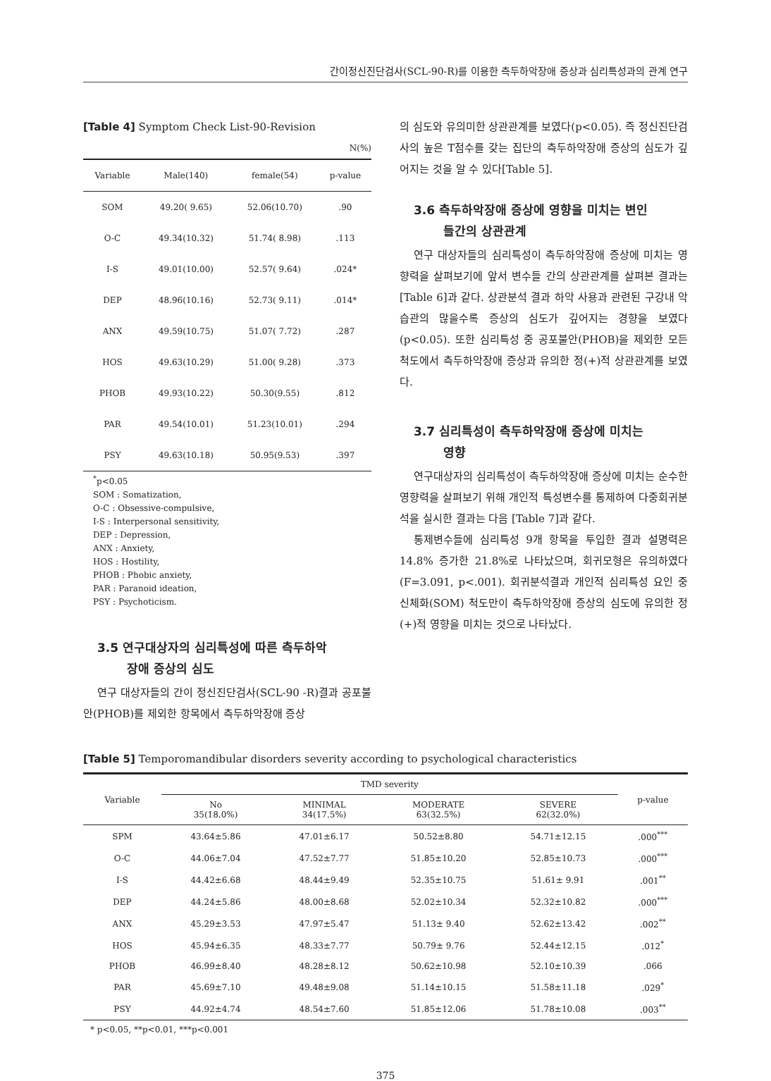간이정신진단검사(SCL-90-R)를 이용한 측두하악장애 증상과 심리특성과의 관계 연구
[Table 4] Symptom Check List-90-Revision
N(%)
| Variable | Male(140) | female(54) | p-value |
| --- | --- | --- | --- |
| SOM | 49.20( 9.65) | 52.06(10.70) | .90 |
| O-C | 49.34(10.32) | 51.74( 8.98) | .113 |
| I-S | 49.01(10.00) | 52.57( 9.64) | .024* |
| DEP | 48.96(10.16) | 52.73( 9.11) | .014* |
| ANX | 49.59(10.75) | 51.07( 7.72) | .287 |
| HOS | 49.63(10.29) | 51.00( 9.28) | .373 |
| PHOB | 49.93(10.22) | 50.30(9.55) | .812 |
| PAR | 49.54(10.01) | 51.23(10.01) | .294 |
| PSY | 49.63(10.18) | 50.95(9.53) | .397 |
<sup>*</sup> p<0.05
SOM : Somatization,
O-C : Obsessive-compulsive,
I-S : Interpersonal sensitivity,
DEP : Depression,
ANX : Anxiety,
HOS : Hostility,
PHOB : Phobic anxiety,
PAR : Paranoid ideation,
PSY : Psychoticism.
3.5 연구대상자의 심리특성에 따른 측두하악
장애 증상의 심도
연구 대상자들의 간이 정신진단검사(SCL-90 -R)결과 공포불안(PHOB)를 제외한 항목에서 측두하악장애 증상
의 심도와 유의미한 상관관계를 보였다(p<0.05). 즉 정신진단검사의 높은 T점수를 갖는 집단의 측두하악장애 증상의 심도가 깊어지는 것을 알 수 있다[Table 5].
3.6 측두하악장애 증상에 영향을 미치는 변인
들간의 상관관계
연구 대상자들의 심리특성이 측두하악장애 증상에 미치는 영향력을 살펴보기에 앞서 변수들 간의 상관관계를 살펴본 결과는 [Table 6]과 같다. 상관분석 결과 하악 사용과 관련된 구강내 악습관의 많을수록 증상의 심도가 깊어지는 경향을 보였다(p<0.05). 또한 심리특성 중 공포불안(PHOB)을 제외한 모든 척도에서 측두하악장애 증상과 유의한 정(+)적 상관관계를 보였다.
3.7 심리특성이 측두하악장애 증상에 미치는
영향
연구대상자의 심리특성이 측두하악장애 증상에 미치는 순수한 영향력을 살펴보기 위해 개인적 특성변수를 통제하여 다중회귀분석을 실시한 결과는 다음 [Table 7]과 같다.
통제변수들에 심리특성 9개 항목을 투입한 결과 설명력은 14.8% 증가한 21.8%로 나타났으며, 회귀모형은 유의하였다(F=3.091, p<.001). 회귀분석결과 개인적 심리특성 요인 중 신체화(SOM) 척도만이 측두하악장애 증상의 심도에 유의한 정(+)적 영향을 미치는 것으로 나타났다.
[Table 5] Temporomandibular disorders severity according to psychological characteristics
| Variable | TMD severity | | | | p-value |
| --- | --- | --- | --- | --- | --- |
| | No 35(18.0%) | MINIMAL 34(17.5%) | MODERATE 63(32.5%) | SEVERE 62(32.0%) | |
| SPM | 43.64±5.86 | 47.01±6.17 | 50.52±8.80 | 54.71±12.15 | .000<sup>***</sup> |
| O-C | 44.06±7.04 | 47.52±7.77 | 51.85±10.20 | 52.85±10.73 | .000<sup>***</sup> |
| I-S | 44.42±6.68 | 48.44±9.49 | 52.35±10.75 | 51.61± 9.91 | .001<sup>**</sup> |
| DEP | 44.24±5.86 | 48.00±8.68 | 52.02±10.34 | 52.32±10.82 | .000<sup>***</sup> |
| ANX | 45.29±3.53 | 47.97±5.47 | 51.13± 9.40 | 52.62±13.42 | .002<sup>**</sup> |
| HOS | 45.94±6.35 | 48.33±7.77 | 50.79± 9.76 | 52.44±12.15 | .012<sup>*</sup> |
| PHOB | 46.99±8.40 | 48.28±8.12 | 50.62±10.98 | 52.10±10.39 | .066 |
| PAR | 45.69±7.10 | 49.48±9.08 | 51.14±10.15 | 51.58±11.18 | .029<sup>*</sup> |
| PSY | 44.92±4.74 | 48.54±7.60 | 51.85±12.06 | 51.78±10.08 | .003<sup>**</sup> |
* p<0.05, **p<0.01, ***p<0.001
375